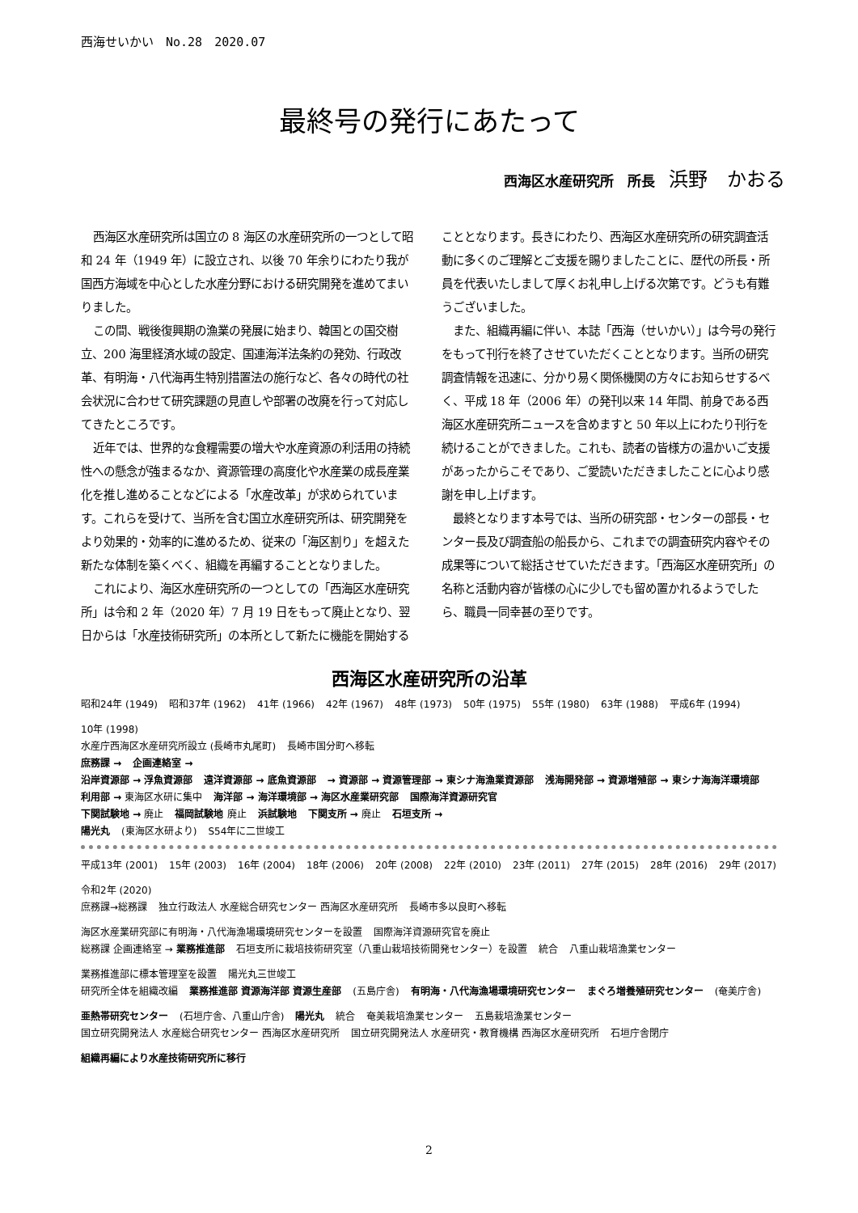西海せいかい　No.28　2020.07
最終号の発行にあたって
西海区水産研究所　所長　浜野　かおる
西海区水産研究所は国立の 8 海区の水産研究所の一つとして昭和 24 年（1949 年）に設立され、以後 70 年余りにわたり我が国西方海域を中心とした水産分野における研究開発を進めてまいりました。
この間、戦後復興期の漁業の発展に始まり、韓国との国交樹立、200 海里経済水域の設定、国連海洋法条約の発効、行政改革、有明海・八代海再生特別措置法の施行など、各々の時代の社会状況に合わせて研究課題の見直しや部署の改廃を行って対応してきたところです。
近年では、世界的な食糧需要の増大や水産資源の利活用の持続性への懸念が強まるなか、資源管理の高度化や水産業の成長産業化を推し進めることなどによる「水産改革」が求められています。これらを受けて、当所を含む国立水産研究所は、研究開発をより効果的・効率的に進めるため、従来の「海区割り」を超えた新たな体制を築くべく、組織を再編することとなりました。
これにより、海区水産研究所の一つとしての「西海区水産研究所」は令和 2 年（2020 年）7 月 19 日をもって廃止となり、翌日からは「水産技術研究所」の本所として新たに機能を開始することとなります。長きにわたり、西海区水産研究所の研究調査活動に多くのご理解とご支援を賜りましたことに、歴代の所長・所員を代表いたしまして厚くお礼申し上げる次第です。どうも有難うございました。
また、組織再編に伴い、本誌「西海（せいかい）」は今号の発行をもって刊行を終了させていただくこととなります。当所の研究調査情報を迅速に、分かり易く関係機関の方々にお知らせするべく、平成 18 年（2006 年）の発刊以来 14 年間、前身である西海区水産研究所ニュースを含めますと 50 年以上にわたり刊行を続けることができました。これも、読者の皆様方の温かいご支援があったからこそであり、ご愛読いただきましたことに心より感謝を申し上げます。
最終となります本号では、当所の研究部・センターの部長・センター長及び調査船の船長から、これまでの調査研究内容やその成果等について総括させていただきます。「西海区水産研究所」の名称と活動内容が皆様の心に少しでも留め置かれるようでしたら、職員一同幸甚の至りです。
西海区水産研究所の沿革
昭和24年 (1949) 昭和37年 (1962) 41年 (1966) 42年 (1967) 48年 (1973) 50年 (1975) 55年 (1980) 63年 (1988) 平成6年 (1994) 10年 (1998)
水産庁西海区水産研究所設立 (長崎市丸尾町) 長崎市国分町へ移転
庶務課 → 企画連絡室 →
沿岸資源部 → 浮魚資源部 遠洋資源部 → 底魚資源部 → 資源部 → 資源管理部 → 東シナ海漁業資源部 浅海開発部 → 資源増殖部 → 東シナ海海洋環境部
利用部 → 東海区水研に集中 海洋部 → 海洋環境部 → 海区水産業研究部 国際海洋資源研究官
下関試験地 → 廃止 福岡試験地 廃止 浜試験地 下関支所 → 廃止 石垣支所 →
陽光丸 (東海区水研より) S54年に二世竣工
平成13年 (2001) 15年 (2003) 16年 (2004) 18年 (2006) 20年 (2008) 22年 (2010) 23年 (2011) 27年 (2015) 28年 (2016) 29年 (2017) 令和2年 (2020)
庶務課→総務課 独立行政法人 水産総合研究センター 西海区水産研究所 長崎市多以良町へ移転 海区水産業研究部に有明海・八代海漁場環境研究センターを設置 国際海洋資源研究官を廃止
総務課 企画連絡室 → 業務推進部 石垣支所に栽培技術研究室（八重山栽培技術開発センター）を設置 統合 八重山栽培漁業センター 業務推進部に標本管理室を設置 陽光丸三世竣工
研究所全体を組織改編 業務推進部 資源海洋部 資源生産部 (五島庁舎) 有明海・八代海漁場環境研究センター まぐろ増養殖研究センター (奄美庁舎) 亜熱帯研究センター (石垣庁舎、八重山庁舎) 陽光丸 統合 奄美栽培漁業センター 五島栽培漁業センター
国立研究開発法人 水産総合研究センター 西海区水産研究所 国立研究開発法人 水産研究・教育機構 西海区水産研究所 石垣庁舎閉庁 組織再編により水産技術研究所に移行
2